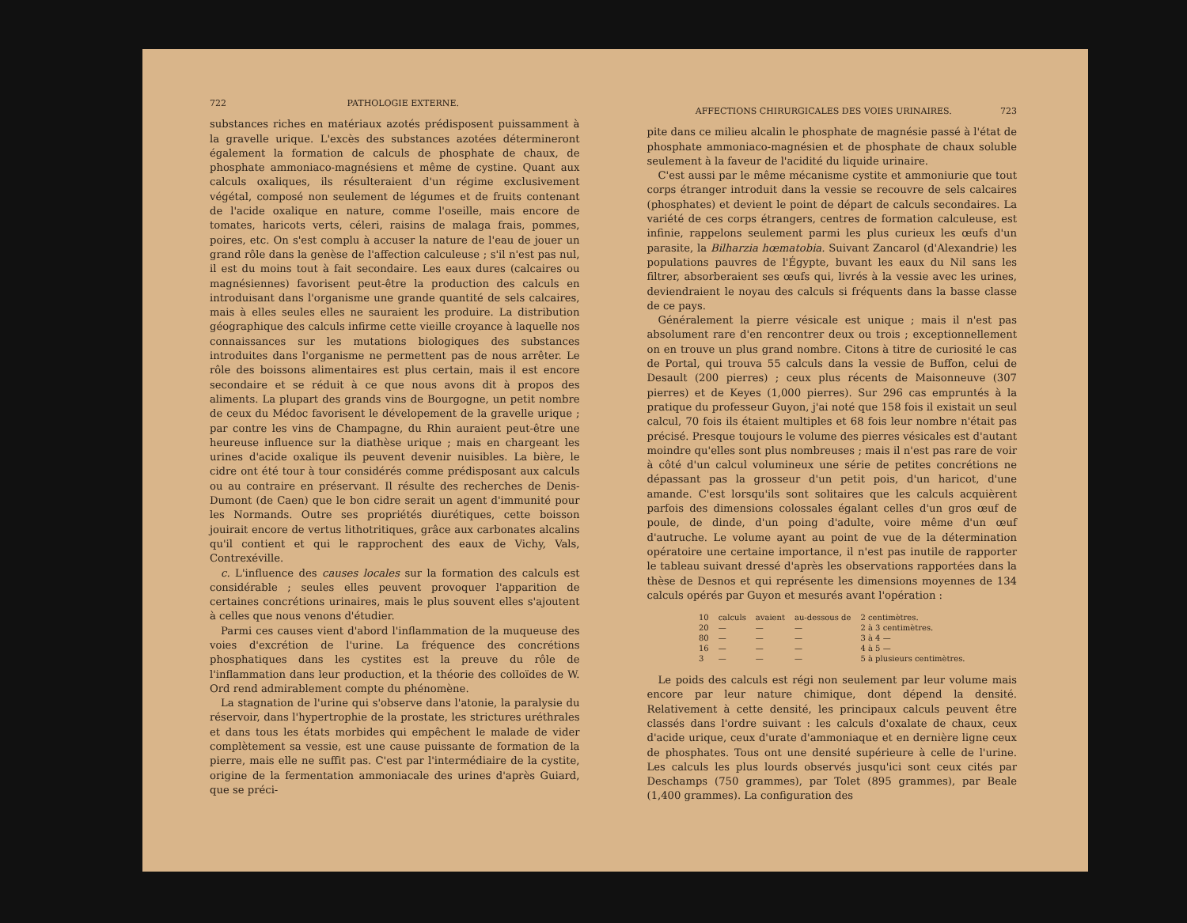722 PATHOLOGIE EXTERNE.
substances riches en matériaux azotés prédisposent puissamment à la gravelle urique. L'excès des substances azotées détermineront également la formation de calculs de phosphate de chaux, de phosphate ammoniaco-magnésiens et même de cystine. Quant aux calculs oxaliques, ils résulteraient d'un régime exclusivement végétal, composé non seulement de légumes et de fruits contenant de l'acide oxalique en nature, comme l'oseille, mais encore de tomates, haricots verts, céleri, raisins de malaga frais, pommes, poires, etc. On s'est complu à accuser la nature de l'eau de jouer un grand rôle dans la genèse de l'affection calculeuse ; s'il n'est pas nul, il est du moins tout à fait secondaire. Les eaux dures (calcaires ou magnésiennes) favorisent peut-être la production des calculs en introduisant dans l'organisme une grande quantité de sels calcaires, mais à elles seules elles ne sauraient les produire. La distribution géographique des calculs infirme cette vieille croyance à laquelle nos connaissances sur les mutations biologiques des substances introduites dans l'organisme ne permettent pas de nous arrêter. Le rôle des boissons alimentaires est plus certain, mais il est encore secondaire et se réduit à ce que nous avons dit à propos des aliments. La plupart des grands vins de Bourgogne, un petit nombre de ceux du Médoc favorisent le dévelopement de la gravelle urique ; par contre les vins de Champagne, du Rhin auraient peut-être une heureuse influence sur la diathèse urique ; mais en chargeant les urines d'acide oxalique ils peuvent devenir nuisibles. La bière, le cidre ont été tour à tour considérés comme prédisposant aux calculs ou au contraire en préservant. Il résulte des recherches de Denis-Dumont (de Caen) que le bon cidre serait un agent d'immunité pour les Normands. Outre ses propriétés diurétiques, cette boisson jouirait encore de vertus lithotritiques, grâce aux carbonates alcalins qu'il contient et qui le rapprochent des eaux de Vichy, Vals, Contrexéville.
c. L'influence des causes locales sur la formation des calculs est considérable ; seules elles peuvent provoquer l'apparition de certaines concrétions urinaires, mais le plus souvent elles s'ajoutent à celles que nous venons d'étudier.
Parmi ces causes vient d'abord l'inflammation de la muqueuse des voies d'excrétion de l'urine. La fréquence des concrétions phosphatiques dans les cystites est la preuve du rôle de l'inflammation dans leur production, et la théorie des colloïdes de W. Ord rend admirablement compte du phénomène.
La stagnation de l'urine qui s'observe dans l'atonie, la paralysie du réservoir, dans l'hypertrophie de la prostate, les strictures uréthrales et dans tous les états morbides qui empêchent le malade de vider complètement sa vessie, est une cause puissante de formation de la pierre, mais elle ne suffit pas. C'est par l'intermédiaire de la cystite, origine de la fermentation ammoniacale des urines d'après Guiard, que se préci-
AFFECTIONS CHIRURGICALES DES VOIES URINAIRES. 723
pite dans ce milieu alcalin le phosphate de magnésie passé à l'état de phosphate ammoniaco-magnésien et de phosphate de chaux soluble seulement à la faveur de l'acidité du liquide urinaire.
C'est aussi par le même mécanisme cystite et ammoniurie que tout corps étranger introduit dans la vessie se recouvre de sels calcaires (phosphates) et devient le point de départ de calculs secondaires. La variété de ces corps étrangers, centres de formation calculeuse, est infinie, rappelons seulement parmi les plus curieux les œufs d'un parasite, la Bilharzia hœmatobia. Suivant Zancarol (d'Alexandrie) les populations pauvres de l'Égypte, buvant les eaux du Nil sans les filtrer, absorberaient ses œufs qui, livrés à la vessie avec les urines, deviendraient le noyau des calculs si fréquents dans la basse classe de ce pays.
Généralement la pierre vésicale est unique ; mais il n'est pas absolument rare d'en rencontrer deux ou trois ; exceptionnellement on en trouve un plus grand nombre. Citons à titre de curiosité le cas de Portal, qui trouva 55 calculs dans la vessie de Buffon, celui de Desault (200 pierres) ; ceux plus récents de Maisonneuve (307 pierres) et de Keyes (1,000 pierres). Sur 296 cas empruntés à la pratique du professeur Guyon, j'ai noté que 158 fois il existait un seul calcul, 70 fois ils étaient multiples et 68 fois leur nombre n'était pas précisé. Presque toujours le volume des pierres vésicales est d'autant moindre qu'elles sont plus nombreuses ; mais il n'est pas rare de voir à côté d'un calcul volumineux une série de petites concrétions ne dépassant pas la grosseur d'un petit pois, d'un haricot, d'une amande. C'est lorsqu'ils sont solitaires que les calculs acquièrent parfois des dimensions colossales égalant celles d'un gros œuf de poule, de dinde, d'un poing d'adulte, voire même d'un œuf d'autruche. Le volume ayant au point de vue de la détermination opératoire une certaine importance, il n'est pas inutile de rapporter le tableau suivant dressé d'après les observations rapportées dans la thèse de Desnos et qui représente les dimensions moyennes de 134 calculs opérés par Guyon et mesurés avant l'opération :
| 10 | calculs | avaient | au-dessous de | 2 centimètres. |
| 20 | — | — | — | 2 à 3 centimètres. |
| 80 | — | — | — | 3 à 4 — |
| 16 | — | — | — | 4 à 5 — |
| 3 | — | — | — | 5 à plusieurs centimètres. |
Le poids des calculs est régi non seulement par leur volume mais encore par leur nature chimique, dont dépend la densité. Relativement à cette densité, les principaux calculs peuvent être classés dans l'ordre suivant : les calculs d'oxalate de chaux, ceux d'acide urique, ceux d'urate d'ammoniaque et en dernière ligne ceux de phosphates. Tous ont une densité supérieure à celle de l'urine. Les calculs les plus lourds observés jusqu'ici sont ceux cités par Deschamps (750 grammes), par Tolet (895 grammes), par Beale (1,400 grammes). La configuration des